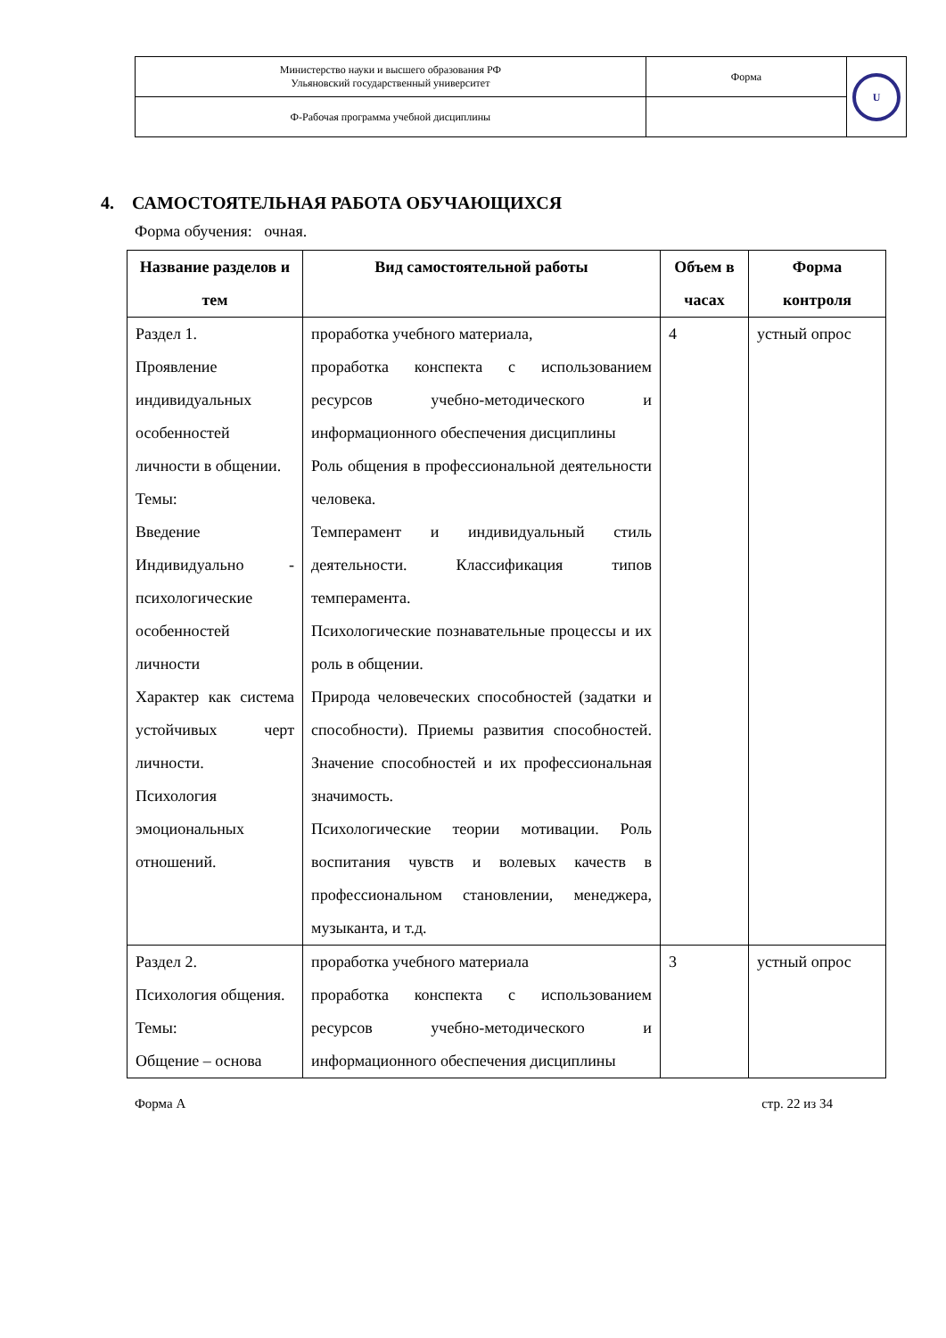| Министерство науки и высшего образования РФ Ульяновский государственный университет | Форма | U |
| Ф-Рабочая программа учебной дисциплины | | |
4. САМОСТОЯТЕЛЬНАЯ РАБОТА ОБУЧАЮЩИХСЯ
Форма обучения: очная.
| Название разделов и тем | Вид самостоятельной работы | Объем в часах | Форма контроля |
| --- | --- | --- | --- |
| Раздел 1. Проявление индивидуальных особенностей личности в общении. Темы: Введение Индивидуально - психологические особенностей личности Характер как система устойчивых черт личности. Психология эмоциональных отношений. | проработка учебного материала, проработка конспекта с использованием ресурсов учебно-методического и информационного обеспечения дисциплины Роль общения в профессиональной деятельности человека. Темперамент и индивидуальный стиль деятельности. Классификация типов темперамента. Психологические познавательные процессы и их роль в общении. Природа человеческих способностей (задатки и способности). Приемы развития способностей. Значение способностей и их профессиональная значимость. Психологические теории мотивации. Роль воспитания чувств и волевых качеств в профессиональном становлении, менеджера, музыканта, и т.д. | 4 | устный опрос |
| Раздел 2. Психология общения. Темы: Общение – основа | проработка учебного материала проработка конспекта с использованием ресурсов учебно-методического и информационного обеспечения дисциплины | 3 | устный опрос |
Форма А стр. 22 из 34